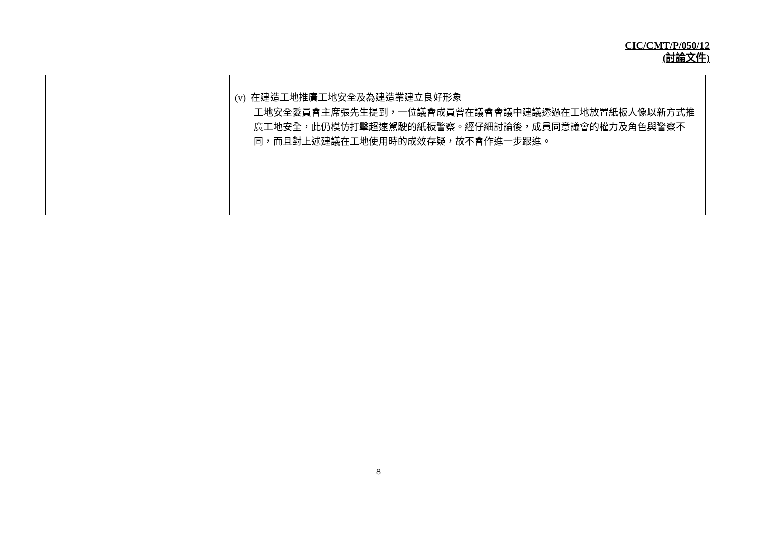CIC/CMT/P/050/12
(討論文件)
| | | (v) 在建造工地推廣工地安全及為建造業建立良好形象 工地安全委員會主席張先生提到，一位議會成員曾在議會會議中建議透過在工地放置紙板人像以新方式推廣工地安全，此仍模仿打擊超速駕駛的紙板警察。經仔細討論後，成員同意議會的權力及角色與警察不同，而且對上述建議在工地使用時的成效存疑，故不會作進一步跟進。 |
8